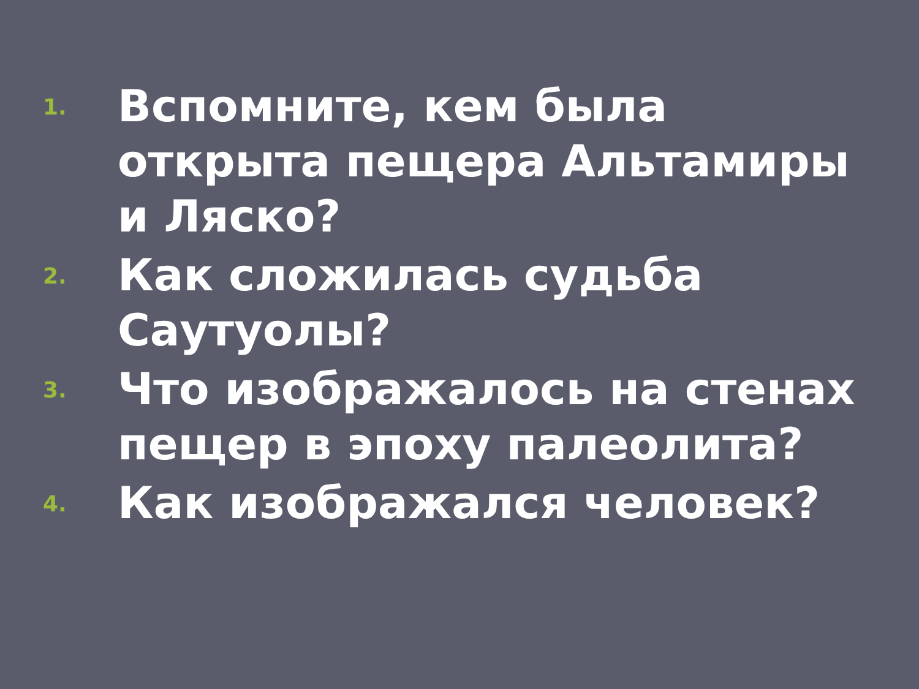1. Вспомните, кем была открыта пещера Альтамиры и Ляско?
2. Как сложилась судьба Саутуолы?
3. Что изображалось на стенах пещер в эпоху палеолита?
4. Как изображался человек?